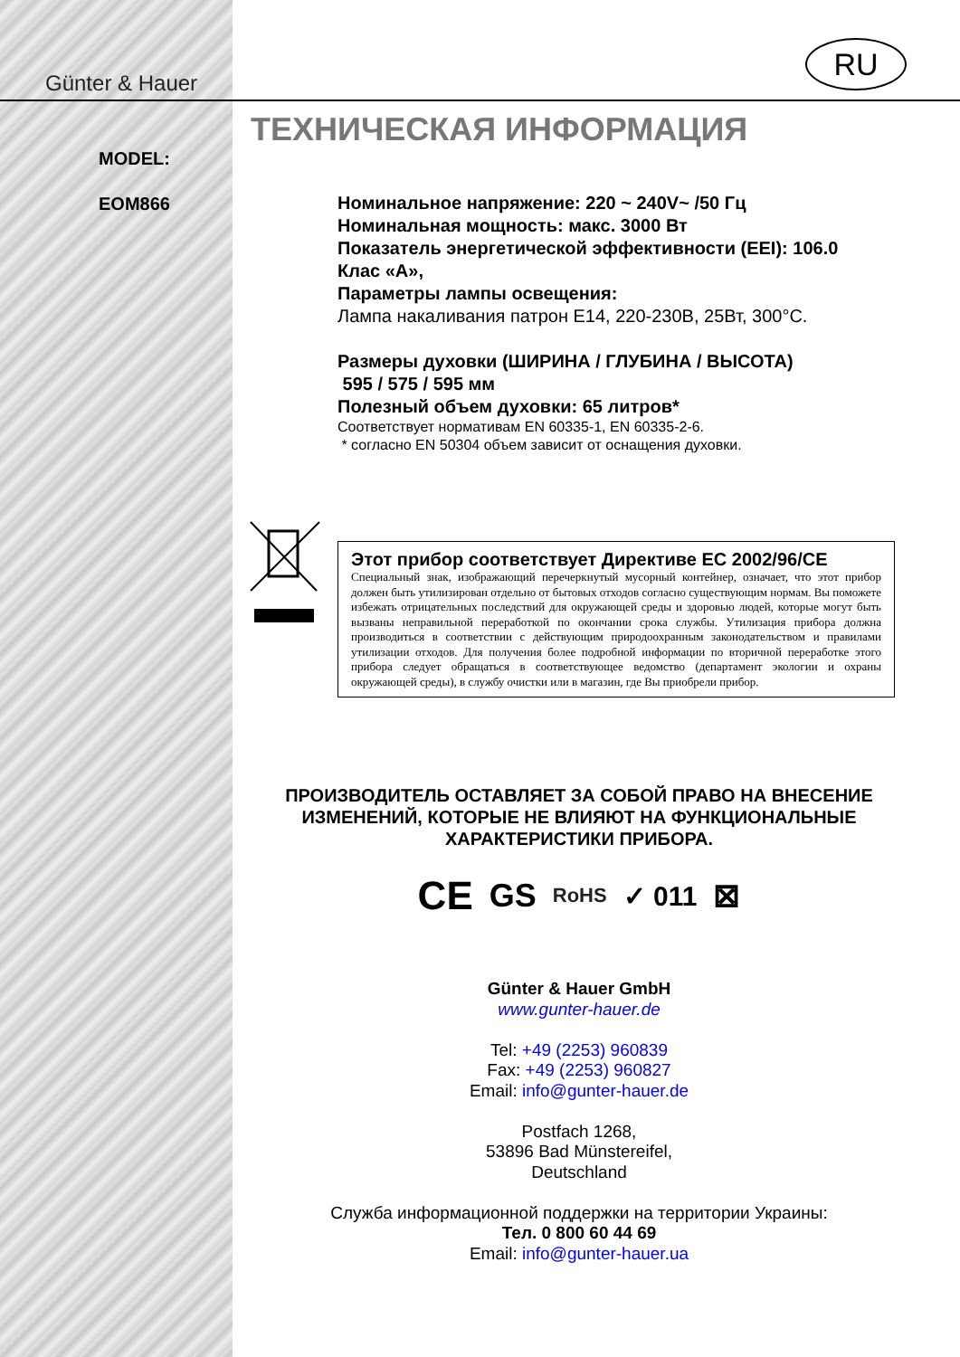Günter & Hauer
RU
MODEL:
EOM866
ТЕХНИЧЕСКАЯ ИНФОРМАЦИЯ
Номинальное напряжение: 220 ~ 240V~ /50 Гц
Номинальная мощность: макс. 3000 Вт
Показатель энергетической эффективности (EEI): 106.0
Клас «А»,
Параметры лампы освещения:
Лампа накаливания патрон E14, 220-230В, 25Вт, 300°С.
Размеры духовки (ШИРИНА / ГЛУБИНА / ВЫСОТА)
595 / 575 / 595 мм
Полезный объем духовки: 65 литров*
Соответствует нормативам EN 60335-1, EN 60335-2-6.
* согласно EN 50304 объем зависит от оснащения духовки.
Этот прибор соответствует Директиве ЕС 2002/96/CE
Специальный знак, изображающий перечеркнутый мусорный контейнер, означает, что этот прибор должен быть утилизирован отдельно от бытовых отходов согласно существующим нормам. Вы поможете избежать отрицательных последствий для окружающей среды и здоровью людей, которые могут быть вызваны неправильной переработкой по окончании срока службы. Утилизация прибора должна производиться в соответствии с действующим природоохранным законодательством и правилами утилизации отходов. Для получения более подробной информации по вторичной переработке этого прибора следует обращаться в соответствующее ведомство (департамент экологии и охраны окружающей среды), в службу очистки или в магазин, где Вы приобрели прибор.
ПРОИЗВОДИТЕЛЬ ОСТАВЛЯЕТ ЗА СОБОЙ ПРАВО НА ВНЕСЕНИЕ ИЗМЕНЕНИЙ, КОТОРЫЕ НЕ ВЛИЯЮТ НА ФУНКЦИОНАЛЬНЫЕ ХАРАКТЕРИСТИКИ ПРИБОРА.
CE GS RoHS ✓ 011 ⊠
Günter & Hauer GmbH
www.gunter-hauer.de
Tel: +49 (2253) 960839
Fax: +49 (2253) 960827
Email: info@gunter-hauer.de
Postfach 1268,
53896 Bad Münstereifel,
Deutschland
Служба информационной поддержки на территории Украины:
Тел. 0 800 60 44 69
Email: info@gunter-hauer.ua